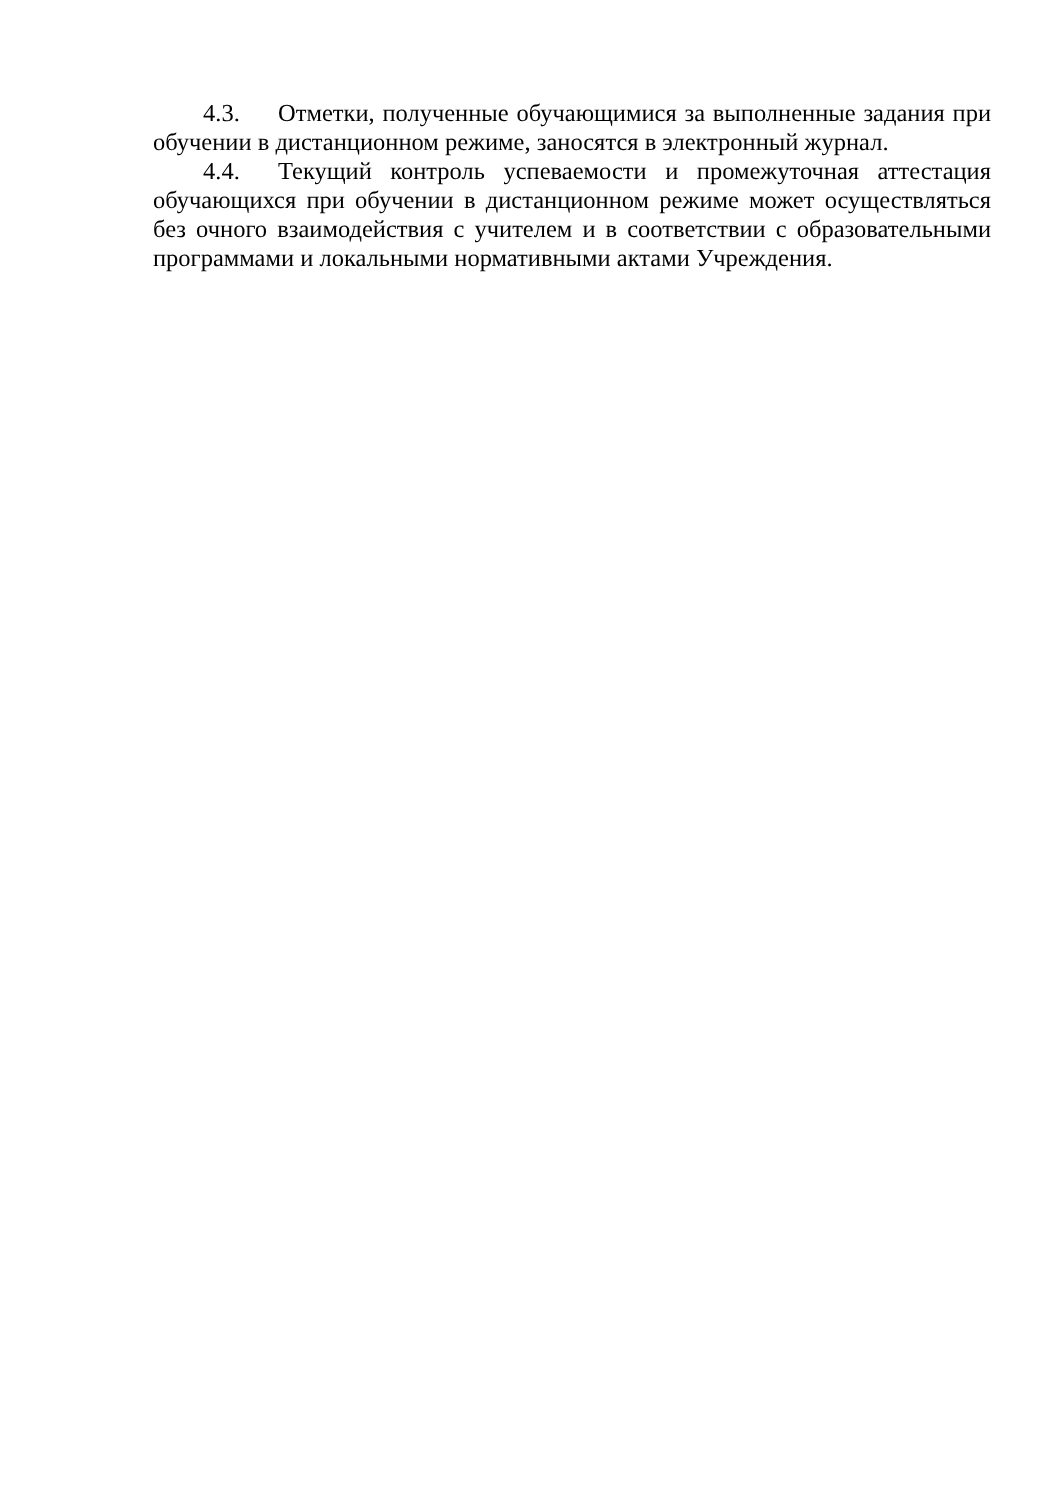4.3. Отметки, полученные обучающимися за выполненные задания при обучении в дистанционном режиме, заносятся в электронный журнал.
4.4. Текущий контроль успеваемости и промежуточная аттестация обучающихся при обучении в дистанционном режиме может осуществляться без очного взаимодействия с учителем и в соответствии с образовательными программами и локальными нормативными актами Учреждения.